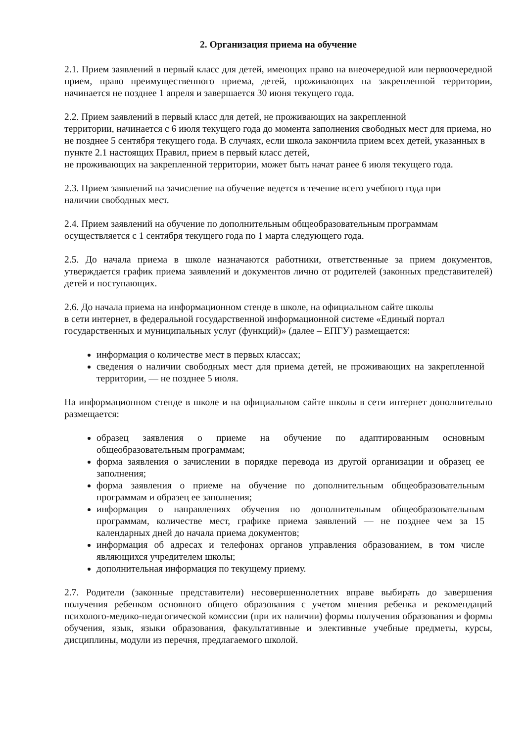2. Организация приема на обучение
2.1. Прием заявлений в первый класс для детей, имеющих право на внеочередной или первоочередной прием, право преимущественного приема, детей, проживающих на закрепленной территории, начинается не позднее 1 апреля и завершается 30 июня текущего года.
2.2. Прием заявлений в первый класс для детей, не проживающих на закрепленной
территории, начинается с 6 июля текущего года до момента заполнения свободных мест для приема, но не позднее 5 сентября текущего года. В случаях, если школа закончила прием всех детей, указанных в пункте 2.1 настоящих Правил, прием в первый класс детей,
не проживающих на закрепленной территории, может быть начат ранее 6 июля текущего года.
2.3. Прием заявлений на зачисление на обучение ведется в течение всего учебного года при
наличии свободных мест.
2.4. Прием заявлений на обучение по дополнительным общеобразовательным программам
осуществляется с 1 сентября текущего года по 1 марта следующего года.
2.5. До начала приема в школе назначаются работники, ответственные за прием документов, утверждается график приема заявлений и документов лично от родителей (законных представителей) детей и поступающих.
2.6. До начала приема на информационном стенде в школе, на официальном сайте школы
в сети интернет, в федеральной государственной информационной системе «Единый портал государственных и муниципальных услуг (функций)» (далее – ЕПГУ) размещается:
информация о количестве мест в первых классах;
сведения о наличии свободных мест для приема детей, не проживающих на закрепленной территории, — не позднее 5 июля.
На информационном стенде в школе и на официальном сайте школы в сети интернет дополнительно размещается:
образец заявления о приеме на обучение по адаптированным основным общеобразовательным программам;
форма заявления о зачислении в порядке перевода из другой организации и образец ее заполнения;
форма заявления о приеме на обучение по дополнительным общеобразовательным программам и образец ее заполнения;
информация о направлениях обучения по дополнительным общеобразовательным программам, количестве мест, графике приема заявлений — не позднее чем за 15 календарных дней до начала приема документов;
информация об адресах и телефонах органов управления образованием, в том числе являющихся учредителем школы;
дополнительная информация по текущему приему.
2.7. Родители (законные представители) несовершеннолетних вправе выбирать до завершения получения ребенком основного общего образования с учетом мнения ребенка и рекомендаций психолого-медико-педагогической комиссии (при их наличии) формы получения образования и формы обучения, язык, языки образования, факультативные и элективные учебные предметы, курсы, дисциплины, модули из перечня, предлагаемого школой.